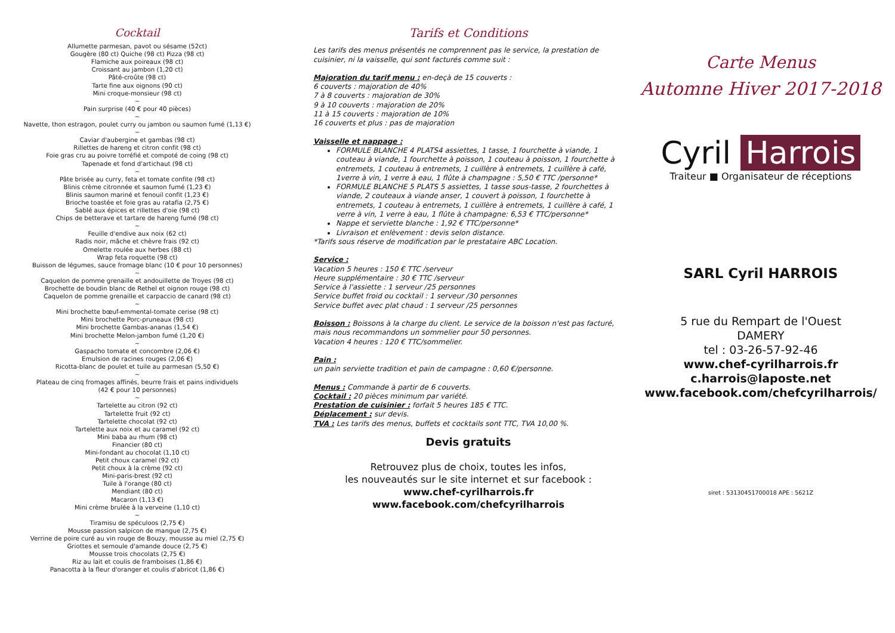Cocktail
Allumette parmesan, pavot ou sésame (52ct)
Gougère (80 ct) Quiche (98 ct) Pizza (98 ct)
Flamiche aux poireaux (98 ct)
Croissant au jambon (1,20 ct)
Pâté-croûte (98 ct)
Tarte fine aux oignons (90 ct)
Mini croque-monsieur (98 ct)
~
Pain surprise (40 € pour 40 pièces)
~
Navette, thon estragon, poulet curry ou jambon ou saumon fumé (1,13 €)
~
Caviar d'aubergine et gambas (98 ct)
Rillettes de hareng et citron confit (98 ct)
Foie gras cru au poivre torréfié et compoté de coing (98 ct)
Tapenade et fond d'artichaut (98 ct)
~
Pâte brisée au curry, feta et tomate confite (98 ct)
Blinis crème citronnée et saumon fumé (1,23 €)
Blinis saumon mariné et fenouil confit (1,23 €)
Brioche toastée et foie gras au ratafia (2,75 €)
Sablé aux épices et rillettes d'oie (98 ct)
Chips de betterave et tartare de hareng fumé (98 ct)
~
Feuille d'endive aux noix (62 ct)
Radis noir, mâche et chèvre frais (92 ct)
Omelette roulée aux herbes (88 ct)
Wrap feta roquette (98 ct)
Buisson de légumes, sauce fromage blanc (10 € pour 10 personnes)
~
Caquelon de pomme grenaille et andouillette de Troyes (98 ct)
Brochette de boudin blanc de Rethel et oignon rouge (98 ct)
Caquelon de pomme grenaille et carpaccio de canard (98 ct)
~
Mini brochette bœuf-emmental-tomate cerise (98 ct)
Mini brochette Porc-pruneaux (98 ct)
Mini brochette Gambas-ananas (1,54 €)
Mini brochette Melon-jambon fumé (1,20 €)
~
Gaspacho tomate et concombre (2,06 €)
Emulsion de racines rouges (2,06 €)
Ricotta-blanc de poulet et tuile au parmesan (5,50 €)
~
Plateau de cinq fromages affinés, beurre frais et pains individuels
(42 € pour 10 personnes)
~
Tartelette au citron (92 ct)
Tartelette fruit (92 ct)
Tartelette chocolat (92 ct)
Tartelette aux noix et au caramel (92 ct)
Mini baba au rhum (98 ct)
Financier (80 ct)
Mini-fondant au chocolat (1,10 ct)
Petit choux caramel (92 ct)
Petit choux à la crème (92 ct)
Mini-paris-brest (92 ct)
Tuile à l'orange (80 ct)
Mendiant (80 ct)
Macaron (1,13 €)
Mini crème brulée à la verveine (1,10 ct)
~
Tiramisu de spéculoos (2,75 €)
Mousse passion salpicon de mangue (2,75 €)
Verrine de poire curé au vin rouge de Bouzy, mousse au miel (2,75 €)
Griottes et semoule d'amande douce (2,75 €)
Mousse trois chocolats (2,75 €)
Riz au lait et coulis de framboises (1,86 €)
Panacotta à la fleur d'oranger et coulis d'abricot (1,86 €)
Tarifs et Conditions
Les tarifs des menus présentés ne comprennent pas le service, la prestation de cuisinier, ni la vaisselle, qui sont facturés comme suit :
Majoration du tarif menu : en-deçà de 15 couverts :
6 couverts : majoration de 40%
7 à 8 couverts : majoration de 30%
9 à 10 couverts : majoration de 20%
11 à 15 couverts : majoration de 10%
16 couverts et plus : pas de majoration
Vaisselle et nappage :
FORMULE BLANCHE 4 PLATS4 assiettes, 1 tasse, 1 fourchette à viande, 1 couteau à viande, 1 fourchette à poisson, 1 couteau à poisson, 1 fourchette à entremets, 1 couteau à entremets, 1 cuillère à entremets, 1 cuillère à café, 1verre à vin, 1 verre à eau, 1 flûte à champagne : 5,50 € TTC /personne*
FORMULE BLANCHE 5 PLATS 5 assiettes, 1 tasse sous-tasse, 2 fourchettes à viande, 2 couteaux à viande anser, 1 couvert à poisson, 1 fourchette à entremets, 1 couteau à entremets, 1 cuillère à entremets, 1 cuillère à café, 1 verre à vin, 1 verre à eau, 1 flûte à champagne: 6,53 € TTC/personne*
Nappe et serviette blanche : 1,92 € TTC/personne*
Livraison et enlèvement : devis selon distance.
*Tarifs sous réserve de modification par le prestataire ABC Location.
Service :
Vacation 5 heures : 150 € TTC /serveur
Heure supplémentaire : 30 € TTC /serveur
Service à l'assiette : 1 serveur /25 personnes
Service buffet froid ou cocktail : 1 serveur /30 personnes
Service buffet avec plat chaud : 1 serveur /25 personnes
Boisson : Boissons à la charge du client. Le service de la boisson n'est pas facturé, mais nous recommandons un sommelier pour 50 personnes.
Vacation 4 heures : 120 € TTC/sommelier.
Pain :
un pain serviette tradition et pain de campagne : 0,60 €/personne.
Menus : Commande à partir de 6 couverts.
Cocktail : 20 pièces minimum par variété.
Prestation de cuisinier : forfait 5 heures 185 € TTC.
Déplacement : sur devis.
TVA : Les tarifs des menus, buffets et cocktails sont TTC, TVA 10,00 %.
Devis gratuits
Retrouvez plus de choix, toutes les infos,
les nouveautés sur le site internet et sur facebook :
www.chef-cyrilharrois.fr
www.facebook.com/chefcyrilharrois
Carte Menus
Automne Hiver 2017-2018
Cyril Harrois
Traiteur ■ Organisateur de réceptions
SARL Cyril HARROIS
5 rue du Rempart de l'Ouest
DAMERY
tel : 03-26-57-92-46
www.chef-cyrilharrois.fr
c.harrois@laposte.net
www.facebook.com/chefcyrilharrois/
siret : 53130451700018 APE : 5621Z